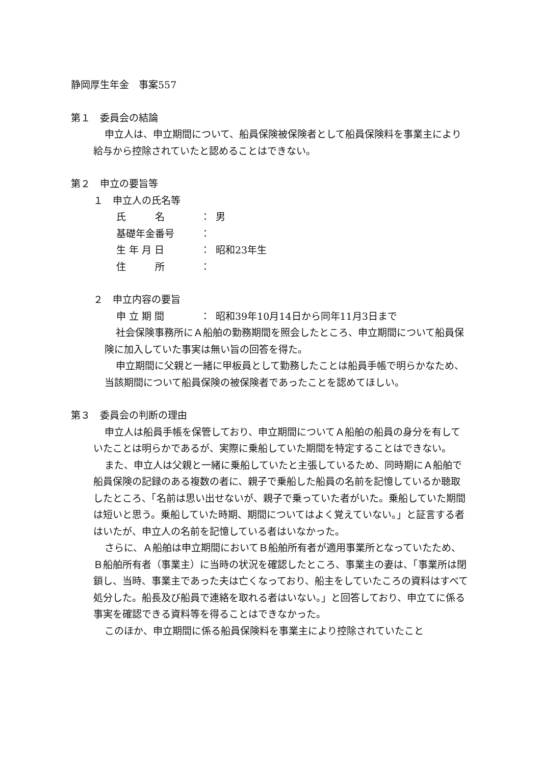静岡厚生年金　事案557
第１　委員会の結論
申立人は、申立期間について、船員保険被保険者として船員保険料を事業主により給与から控除されていたと認めることはできない。
第２　申立の要旨等
１　申立人の氏名等
氏　　　名 ： 男
基礎年金番号 ：
生 年 月 日 ： 昭和23年生
住　　　所 ：
２　申立内容の要旨
申 立 期 間 ： 昭和39年10月14日から同年11月3日まで
社会保険事務所にＡ船舶の勤務期間を照会したところ、申立期間について船員保険に加入していた事実は無い旨の回答を得た。
申立期間に父親と一緒に甲板員として勤務したことは船員手帳で明らかなため、当該期間について船員保険の被保険者であったことを認めてほしい。
第３　委員会の判断の理由
申立人は船員手帳を保管しており、申立期間についてＡ船舶の船員の身分を有していたことは明らかであるが、実際に乗船していた期間を特定することはできない。
また、申立人は父親と一緒に乗船していたと主張しているため、同時期にＡ船舶で船員保険の記録のある複数の者に、親子で乗船した船員の名前を記憶しているか聴取したところ、「名前は思い出せないが、親子で乗っていた者がいた。乗船していた期間は短いと思う。乗船していた時期、期間についてはよく覚えていない。」と証言する者はいたが、申立人の名前を記憶している者はいなかった。
さらに、Ａ船舶は申立期間においてＢ船舶所有者が適用事業所となっていたため、Ｂ船舶所有者（事業主）に当時の状況を確認したところ、事業主の妻は、「事業所は閉鎖し、当時、事業主であった夫は亡くなっており、船主をしていたころの資料はすべて処分した。船長及び船員で連絡を取れる者はいない。」と回答しており、申立てに係る事実を確認できる資料等を得ることはできなかった。
このほか、申立期間に係る船員保険料を事業主により控除されていたこと